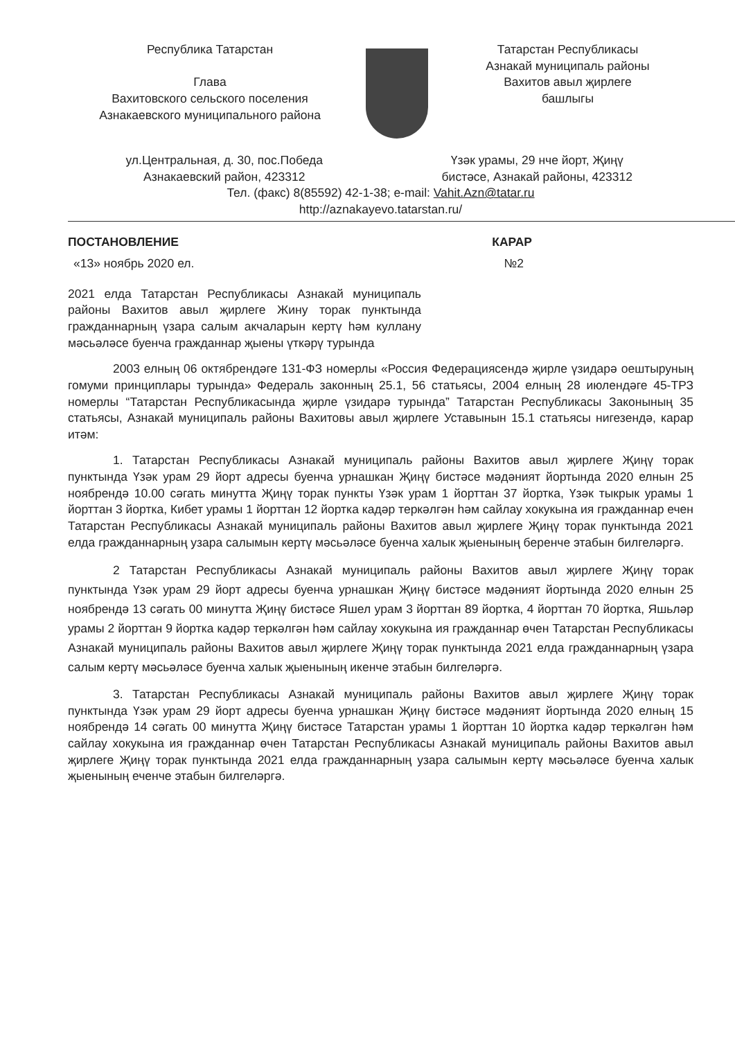Республика Татарстан
Глава
Вахитовского сельского поселения
Азнакаевского муниципального района
Татарстан Республикасы
Азнакай муниципаль районы
Вахитов авыл җирлеге
башлыгы
ул.Центральная, д. 30, пос.Победа
Азнакаевский район, 423312
Үзәк урамы, 29 нче йорт, Җиңү
бистәсе, Азнакай районы, 423312
Тел. (факс) 8(85592) 42-1-38; e-mail: Vahit.Azn@tatar.ru
http://aznakayevo.tatarstan.ru/
ПОСТАНОВЛЕНИЕ КАРАР
«13» ноябрь 2020 ел. №2
2021 елда Татарстан Республикасы Азнакай муниципаль районы Вахитов авыл җирлеге Жину торак пунктында гражданнарның үзара салым акчаларын кертү һәм куллану мәсьәләсе буенча гражданнар җыены үткәрү турында
2003 елның 06 октябрендәге 131-ФЗ номерлы «Россия Федерациясендә җирле үзидарә оештыруның гомуми принциплары турында» Федераль законның 25.1, 56 статьясы, 2004 елның 28 июлендәге 45-ТРЗ номерлы “Татарстан Республикасында җирле үзидарә турында” Татарстан Республикасы Законының 35 статьясы, Азнакай муниципаль районы Вахитовы авыл җирлеге Уставынын 15.1 статьясы нигезендә, карар итәм:
1. Татарстан Республикасы Азнакай муниципаль районы Вахитов авыл җирлеге Җиңү торак пунктында Үзәк урам 29 йорт адресы буенча урнашкан Җиңү бистәсе мәдәният йортында 2020 елнын 25 ноябрендә 10.00 сәгать минутта Җиңү торак пункты Үзәк урам 1 йорттан 37 йортка, Үзәк тыкрык урамы 1 йорттан 3 йортка, Кибет урамы 1 йорттан 12 йортка кадәр теркәлгән һәм сайлау хокукына ия гражданнар ечен Татарстан Республикасы Азнакай муниципаль районы Вахитов авыл җирлеге Җиңү торак пунктында 2021 елда гражданнарның узара салымын кертү мәсьәләсе буенча халык җыенының беренче этабын билгеләргә.
2 Татарстан Республикасы Азнакай муниципаль районы Вахитов авыл җирлеге Җиңү торак пунктында Үзәк урам 29 йорт адресы буенча урнашкан Җиңү бистәсе мәдәният йортында 2020 елнын 25 ноябрендә 13 сәгать 00 минутта Җиңү бистәсе Яшел урам 3 йорттан 89 йортка, 4 йорттан 70 йортка, Яшьләр урамы 2 йорттан 9 йортка кадәр теркәлгән һәм сайлау хокукына ия гражданнар өчен Татарстан Республикасы Азнакай муниципаль районы Вахитов авыл җирлеге Җиңү торак пунктында 2021 елда гражданнарның үзара салым кертү мәсьәләсе буенча халык җыенының икенче этабын билгеләргә.
3. Татарстан Республикасы Азнакай муниципаль районы Вахитов авыл җирлеге Җиңү торак пунктында Үзәк урам 29 йорт адресы буенча урнашкан Җиңү бистәсе мәдәният йортында 2020 елның 15 ноябрендә 14 сәгать 00 минутта Җиңү бистәсе Татарстан урамы 1 йорттан 10 йортка кадәр теркәлгән һәм сайлау хокукына ия гражданнар өчен Татарстан Республикасы Азнакай муниципаль районы Вахитов авыл җирлеге Җиңү торак пунктында 2021 елда гражданнарның узара салымын кертү мәсьәләсе буенча халык җыенының еченче этабын билгеләргә.